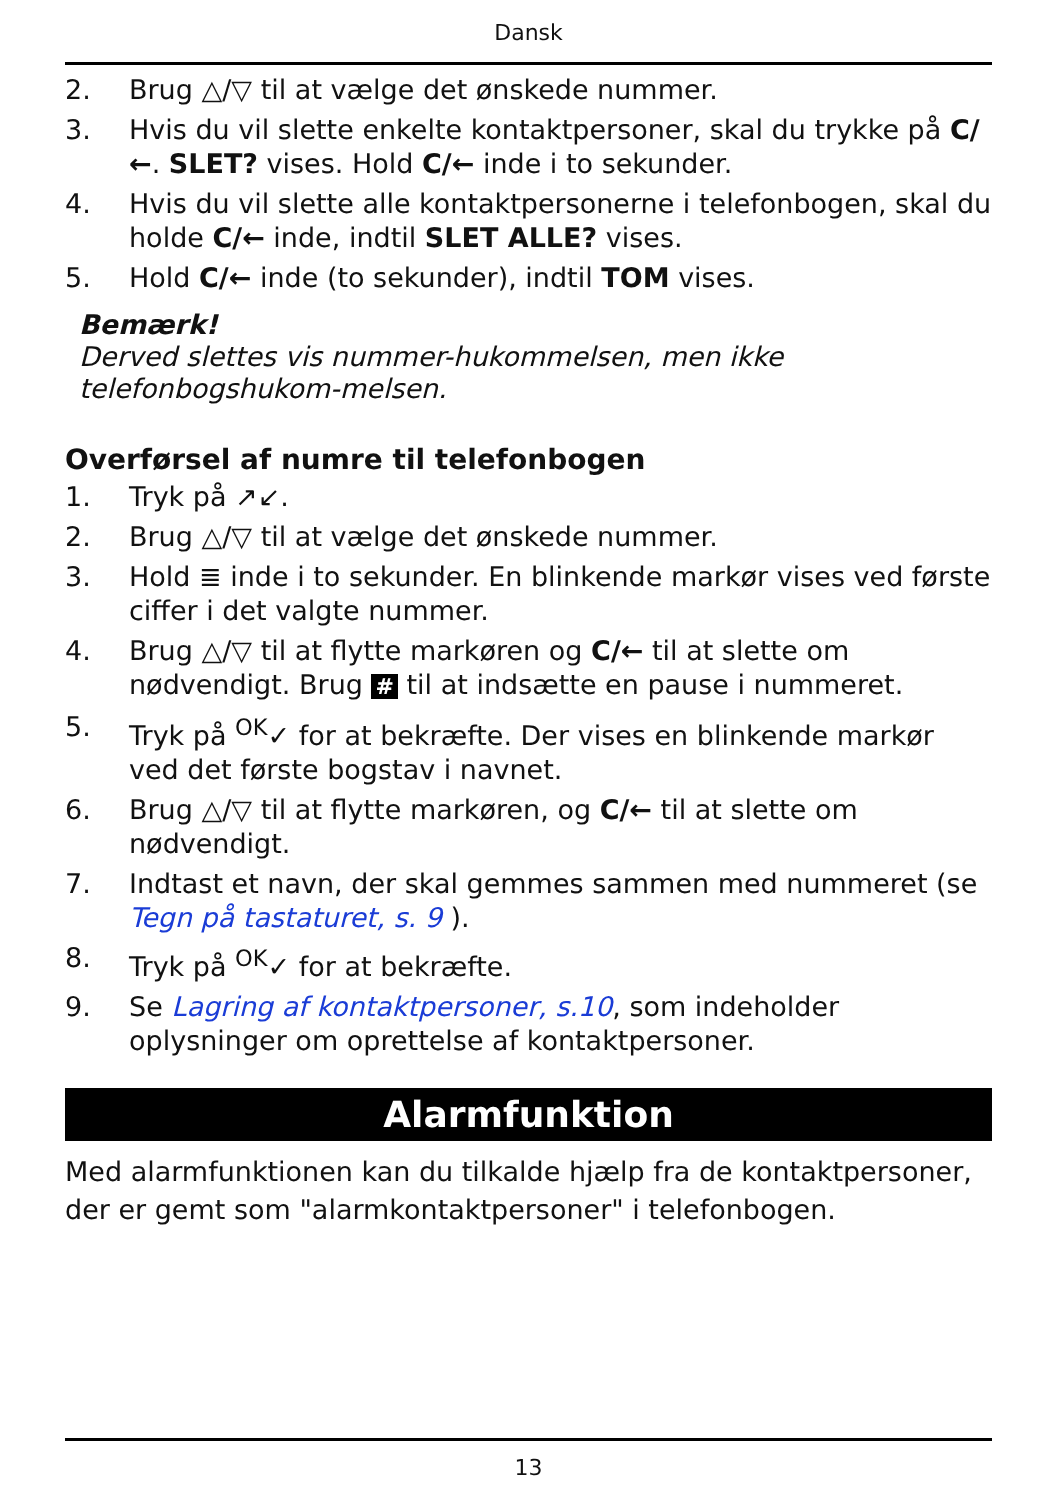Dansk
2. Brug △/▽ til at vælge det ønskede nummer.
3. Hvis du vil slette enkelte kontaktpersoner, skal du trykke på C/←. SLET? vises. Hold C/← inde i to sekunder.
4. Hvis du vil slette alle kontaktpersonerne i telefonbogen, skal du holde C/← inde, indtil SLET ALLE? vises.
5. Hold C/← inde (to sekunder), indtil TOM vises.
Bemærk!
Derved slettes vis nummer-hukommelsen, men ikke telefonbogshukom-melsen.
Overførsel af numre til telefonbogen
1. Tryk på ↗↙.
2. Brug △/▽ til at vælge det ønskede nummer.
3. Hold ≣ inde i to sekunder. En blinkende markør vises ved første ciffer i det valgte nummer.
4. Brug △/▽ til at flytte markøren og C/← til at slette om nødvendigt. Brug # til at indsætte en pause i nummeret.
5. Tryk på <sup>OK</sup>✓ for at bekræfte. Der vises en blinkende markør ved det første bogstav i navnet.
6. Brug △/▽ til at flytte markøren, og C/← til at slette om nødvendigt.
7. Indtast et navn, der skal gemmes sammen med nummeret (se Tegn på tastaturet, s. 9 ).
8. Tryk på <sup>OK</sup>✓ for at bekræfte.
9. Se Lagring af kontaktpersoner, s.10, som indeholder oplysninger om oprettelse af kontaktpersoner.
Alarmfunktion
Med alarmfunktionen kan du tilkalde hjælp fra de kontaktpersoner, der er gemt som "alarmkontaktpersoner" i telefonbogen.
13